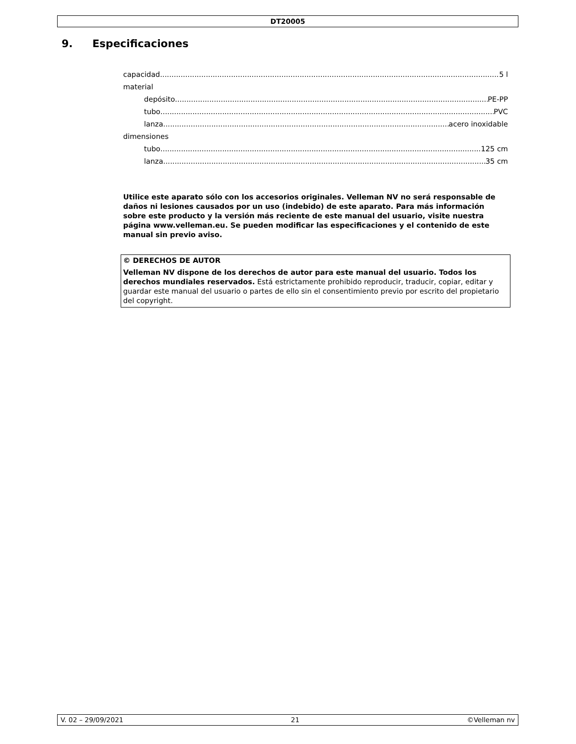DT20005
9. Especificaciones
capacidad 5 l
material
depósito PE-PP
tubo PVC
lanza acero inoxidable
dimensiones
tubo 125 cm
lanza 35 cm
Utilice este aparato sólo con los accesorios originales. Velleman NV no será responsable de daños ni lesiones causados por un uso (indebido) de este aparato. Para más información sobre este producto y la versión más reciente de este manual del usuario, visite nuestra página www.velleman.eu. Se pueden modificar las especificaciones y el contenido de este manual sin previo aviso.
© DERECHOS DE AUTOR
Velleman NV dispone de los derechos de autor para este manual del usuario. Todos los derechos mundiales reservados. Está estrictamente prohibido reproducir, traducir, copiar, editar y guardar este manual del usuario o partes de ello sin el consentimiento previo por escrito del propietario del copyright.
V. 02 – 29/09/2021 21 ©Velleman nv